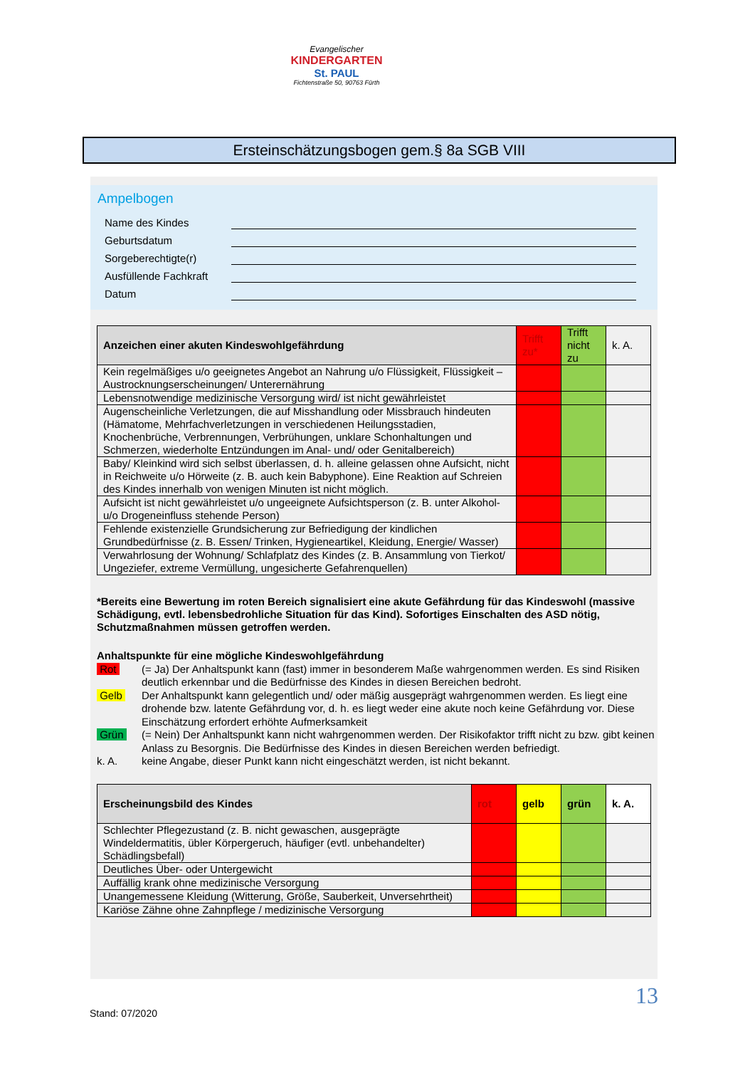Evangelischer
KINDERGARTEN
St. PAUL
Fichtenstraße 50, 90763 Fürth
Ersteinschätzungsbogen gem.§ 8a SGB VIII
Ampelbogen
Name des Kindes
Geburtsdatum
Sorgeberechtigte(r)
Ausfüllende Fachkraft
Datum
| Anzeichen einer akuten Kindeswohlgefährdung | Trifft zu* | Trifft nicht zu | k. A. |
| Kein regelmäßiges u/o geeignetes Angebot an Nahrung u/o Flüssigkeit, Flüssigkeit – Austrocknungserscheinungen/ Unterernährung | | | |
| Lebensnotwendige medizinische Versorgung wird/ ist nicht gewährleistet | | | |
| Augenscheinliche Verletzungen, die auf Misshandlung oder Missbrauch hindeuten (Hämatome, Mehrfachverletzungen in verschiedenen Heilungsstadien, Knochenbrüche, Verbrennungen, Verbrühungen, unklare Schonhaltungen und Schmerzen, wiederholte Entzündungen im Anal- und/ oder Genitalbereich) | | | |
| Baby/ Kleinkind wird sich selbst überlassen, d. h. alleine gelassen ohne Aufsicht, nicht in Reichweite u/o Hörweite (z. B. auch kein Babyphone). Eine Reaktion auf Schreien des Kindes innerhalb von wenigen Minuten ist nicht möglich. | | | |
| Aufsicht ist nicht gewährleistet u/o ungeeignete Aufsichtsperson (z. B. unter Alkohol- u/o Drogeneinfluss stehende Person) | | | |
| Fehlende existenzielle Grundsicherung zur Befriedigung der kindlichen Grundbedürfnisse (z. B. Essen/ Trinken, Hygieneartikel, Kleidung, Energie/ Wasser) | | | |
| Verwahrlosung der Wohnung/ Schlafplatz des Kindes (z. B. Ansammlung von Tierkot/ Ungeziefer, extreme Vermüllung, ungesicherte Gefahrenquellen) | | | |
*Bereits eine Bewertung im roten Bereich signalisiert eine akute Gefährdung für das Kindeswohl (massive Schädigung, evtl. lebensbedrohliche Situation für das Kind). Sofortiges Einschalten des ASD nötig, Schutzmaßnahmen müssen getroffen werden.
Anhaltspunkte für eine mögliche Kindeswohlgefährdung
Rot (= Ja) Der Anhaltspunkt kann (fast) immer in besonderem Maße wahrgenommen werden. Es sind Risiken deutlich erkennbar und die Bedürfnisse des Kindes in diesen Bereichen bedroht.
Gelb Der Anhaltspunkt kann gelegentlich und/ oder mäßig ausgeprägt wahrgenommen werden. Es liegt eine drohende bzw. latente Gefährdung vor, d. h. es liegt weder eine akute noch keine Gefährdung vor. Diese Einschätzung erfordert erhöhte Aufmerksamkeit
Grün (= Nein) Der Anhaltspunkt kann nicht wahrgenommen werden. Der Risikofaktor trifft nicht zu bzw. gibt keinen Anlass zu Besorgnis. Die Bedürfnisse des Kindes in diesen Bereichen werden befriedigt.
k. A. keine Angabe, dieser Punkt kann nicht eingeschätzt werden, ist nicht bekannt.
| Erscheinungsbild des Kindes | rot | gelb | grün | k. A. |
| --- | --- | --- | --- | --- |
| Schlechter Pflegezustand (z. B. nicht gewaschen, ausgeprägte Windeldermatitis, übler Körpergeruch, häufiger (evtl. unbehandelter) Schädlingsbefall) | | | | |
| Deutliches Über- oder Untergewicht | | | | |
| Auffällig krank ohne medizinische Versorgung | | | | |
| Unangemessene Kleidung (Witterung, Größe, Sauberkeit, Unversehrtheit) | | | | |
| Kariöse Zähne ohne Zahnpflege / medizinische Versorgung | | | | |
13
Stand: 07/2020